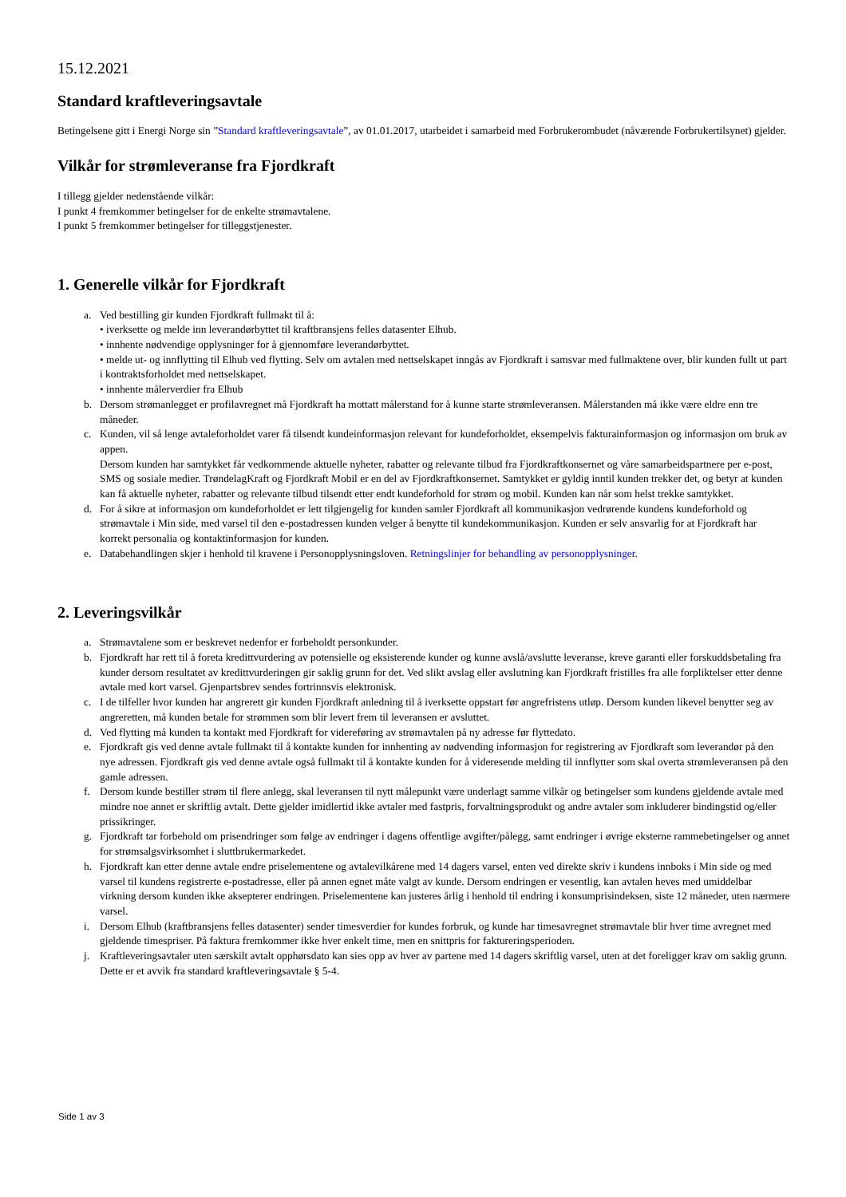15.12.2021
Standard kraftleveringsavtale
Betingelsene gitt i Energi Norge sin ”Standard kraftleveringsavtale”, av 01.01.2017, utarbeidet i samarbeid med Forbrukerombudet (nåværende Forbrukertilsynet) gjelder.
Vilkår for strømleveranse fra Fjordkraft
I tillegg gjelder nedenstående vilkår:
I punkt 4 fremkommer betingelser for de enkelte strømavtalene.
I punkt 5 fremkommer betingelser for tilleggstjenester.
1. Generelle vilkår for Fjordkraft
a. Ved bestilling gir kunden Fjordkraft fullmakt til å:
• iverksette og melde inn leverandørbyttet til kraftbransjens felles datasenter Elhub.
• innhente nødvendige opplysninger for å gjennomføre leverandørbyttet.
• melde ut- og innflytting til Elhub ved flytting. Selv om avtalen med nettselskapet inngås av Fjordkraft i samsvar med fullmaktene over, blir kunden fullt ut part i kontraktsforholdet med nettselskapet.
• innhente målerverdier fra Elhub
b. Dersom strømanlegget er profilavregnet må Fjordkraft ha mottatt målerstand for å kunne starte strømleveransen. Målerstanden må ikke være eldre enn tre måneder.
c. Kunden, vil så lenge avtaleforholdet varer få tilsendt kundeinformasjon relevant for kundeforholdet, eksempelvis fakturainformasjon og informasjon om bruk av appen.
Dersom kunden har samtykket får vedkommende aktuelle nyheter, rabatter og relevante tilbud fra Fjordkraftkonsernet og våre samarbeidspartnere per e-post, SMS og sosiale medier. TrøndelagKraft og Fjordkraft Mobil er en del av Fjordkraftkonsernet. Samtykket er gyldig inntil kunden trekker det, og betyr at kunden kan få aktuelle nyheter, rabatter og relevante tilbud tilsendt etter endt kundeforhold for strøm og mobil. Kunden kan når som helst trekke samtykket.
d. For å sikre at informasjon om kundeforholdet er lett tilgjengelig for kunden samler Fjordkraft all kommunikasjon vedrørende kundens kundeforhold og strømavtale i Min side, med varsel til den e-postadressen kunden velger å benytte til kundekommunikasjon. Kunden er selv ansvarlig for at Fjordkraft har korrekt personalia og kontaktinformasjon for kunden.
e. Databehandlingen skjer i henhold til kravene i Personopplysningsloven. Retningslinjer for behandling av personopplysninger.
2. Leveringsvilkår
a. Strømavtalene som er beskrevet nedenfor er forbeholdt personkunder.
b. Fjordkraft har rett til å foreta kredittvurdering av potensielle og eksisterende kunder og kunne avslå/avslutte leveranse, kreve garanti eller forskuddsbetaling fra kunder dersom resultatet av kredittvurderingen gir saklig grunn for det. Ved slikt avslag eller avslutning kan Fjordkraft fristilles fra alle forpliktelser etter denne avtale med kort varsel. Gjenpartsbrev sendes fortrinnsvis elektronisk.
c. I de tilfeller hvor kunden har angrerett gir kunden Fjordkraft anledning til å iverksette oppstart før angrefristens utløp. Dersom kunden likevel benytter seg av angreretten, må kunden betale for strømmen som blir levert frem til leveransen er avsluttet.
d. Ved flytting må kunden ta kontakt med Fjordkraft for videreføring av strømavtalen på ny adresse før flyttedato.
e. Fjordkraft gis ved denne avtale fullmakt til å kontakte kunden for innhenting av nødvending informasjon for registrering av Fjordkraft som leverandør på den nye adressen. Fjordkraft gis ved denne avtale også fullmakt til å kontakte kunden for å videresende melding til innflytter som skal overta strømleveransen på den gamle adressen.
f. Dersom kunde bestiller strøm til flere anlegg, skal leveransen til nytt målepunkt være underlagt samme vilkår og betingelser som kundens gjeldende avtale med mindre noe annet er skriftlig avtalt. Dette gjelder imidlertid ikke avtaler med fastpris, forvaltningsprodukt og andre avtaler som inkluderer bindingstid og/eller prissikringer.
g. Fjordkraft tar forbehold om prisendringer som følge av endringer i dagens offentlige avgifter/pålegg, samt endringer i øvrige eksterne rammebetingelser og annet for strømsalgsvirksomhet i sluttbrukermarkedet.
h. Fjordkraft kan etter denne avtale endre priselementene og avtalevilkårene med 14 dagers varsel, enten ved direkte skriv i kundens innboks i Min side og med varsel til kundens registrerte e-postadresse, eller på annen egnet måte valgt av kunde. Dersom endringen er vesentlig, kan avtalen heves med umiddelbar virkning dersom kunden ikke aksepterer endringen. Priselementene kan justeres årlig i henhold til endring i konsumprisindeksen, siste 12 måneder, uten nærmere varsel.
i. Dersom Elhub (kraftbransjens felles datasenter) sender timesverdier for kundes forbruk, og kunde har timesavregnet strømavtale blir hver time avregnet med gjeldende timespriser. På faktura fremkommer ikke hver enkelt time, men en snittpris for faktureringsperioden.
j. Kraftleveringsavtaler uten særskilt avtalt opphørsdato kan sies opp av hver av partene med 14 dagers skriftlig varsel, uten at det foreligger krav om saklig grunn. Dette er et avvik fra standard kraftleveringsavtale § 5-4.
Side 1 av 3